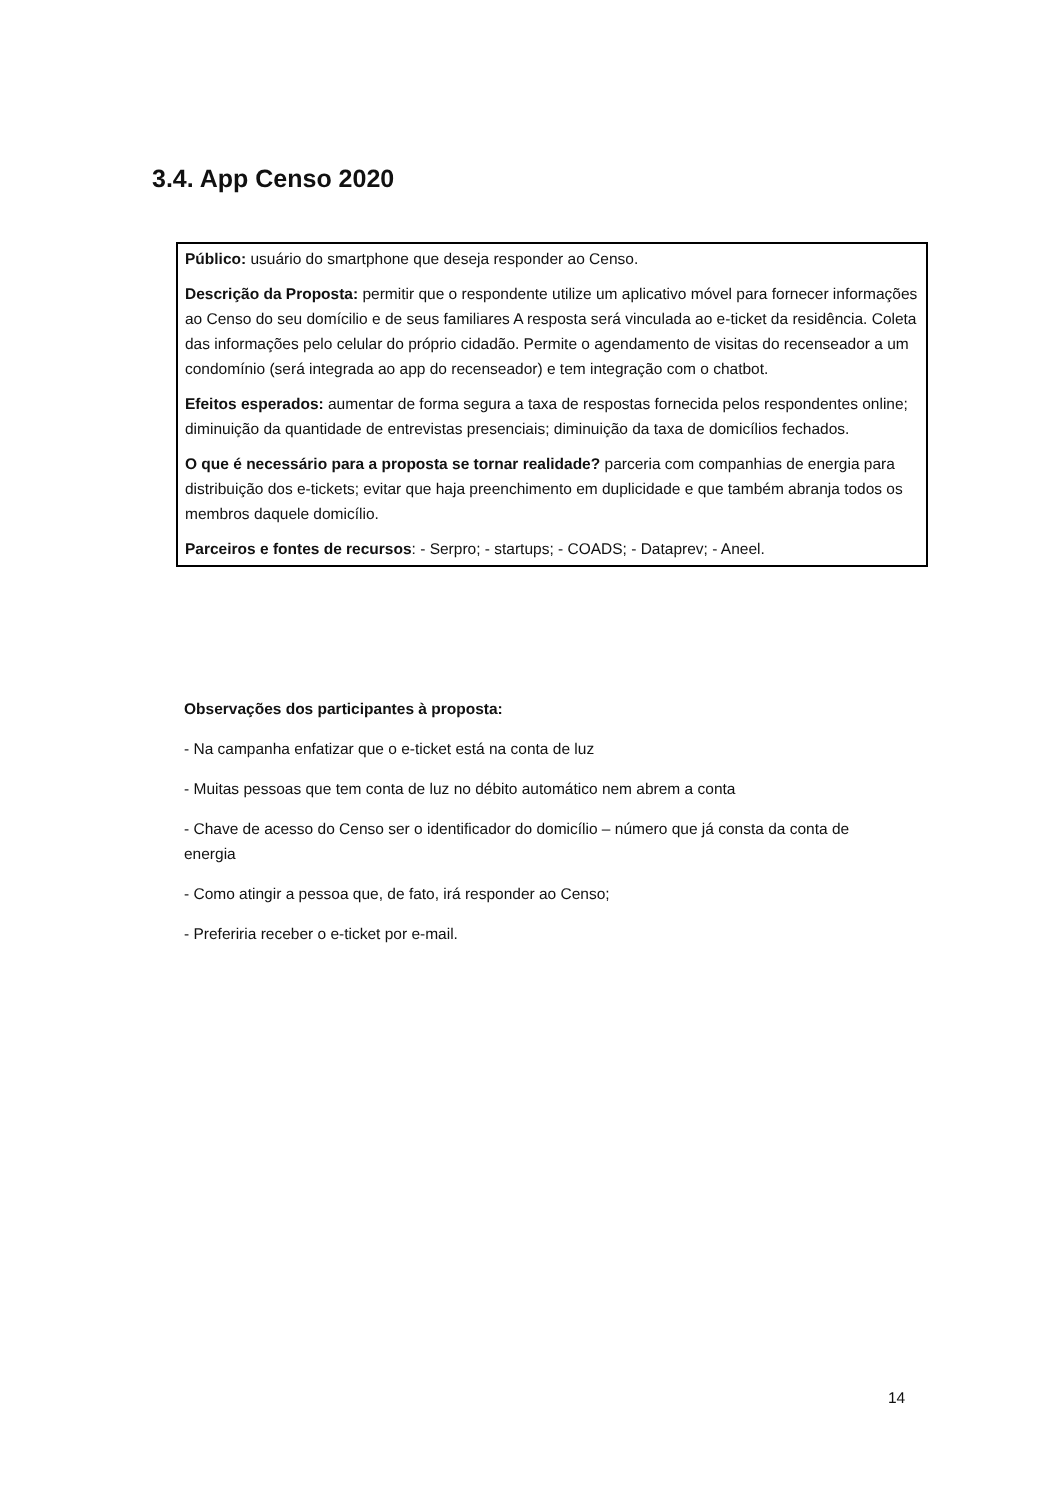3.4. App Censo 2020
Público: usuário do smartphone que deseja responder ao Censo.
Descrição da Proposta: permitir que o respondente utilize um aplicativo móvel para fornecer informações ao Censo do seu domícilio e de seus familiares A resposta será vinculada ao e-ticket da residência. Coleta das informações pelo celular do próprio cidadão. Permite o agendamento de visitas do recenseador a um condomínio (será integrada ao app do recenseador) e tem integração com o chatbot.
Efeitos esperados: aumentar de forma segura a taxa de respostas fornecida pelos respondentes online; diminuição da quantidade de entrevistas presenciais; diminuição da taxa de domicílios fechados.
O que é necessário para a proposta se tornar realidade? parceria com companhias de energia para distribuição dos e-tickets; evitar que haja preenchimento em duplicidade e que também abranja todos os membros daquele domicílio.
Parceiros e fontes de recursos: - Serpro; - startups; - COADS; - Dataprev; - Aneel.
Observações dos participantes à proposta:
- Na campanha enfatizar que o e-ticket está na conta de luz
- Muitas pessoas que tem conta de luz no débito automático nem abrem a conta
- Chave de acesso do Censo ser o identificador do domicílio – número que já consta da conta de energia
- Como atingir a pessoa que, de fato, irá responder ao Censo;
- Preferiria receber o e-ticket por e-mail.
14